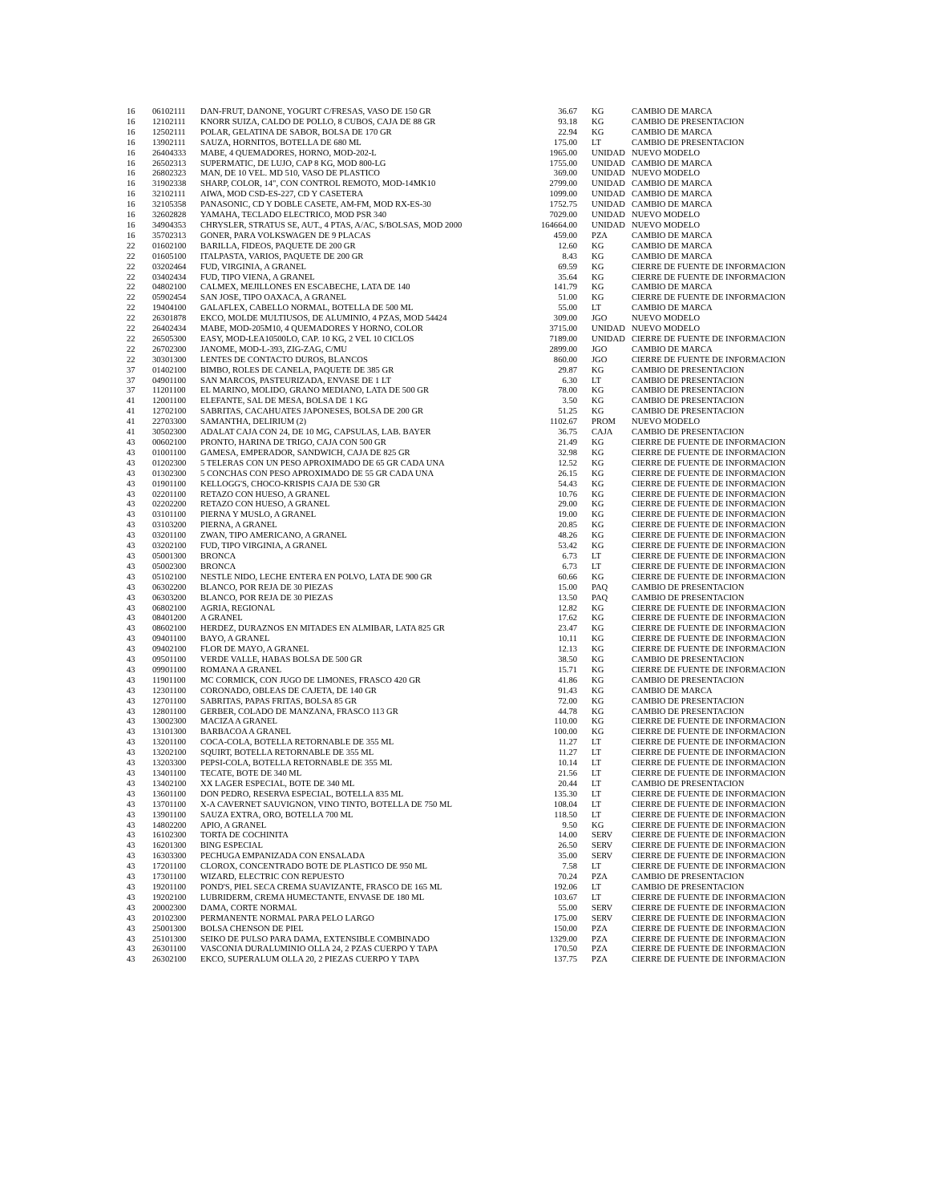| 16 | 06102111 | DAN-FRUT, DANONE, YOGURT C/FRESAS, VASO DE 150 GR | 36.67 | KG | CAMBIO DE MARCA |
| 16 | 12102111 | KNORR SUIZA, CALDO DE POLLO, 8 CUBOS, CAJA DE 88 GR | 93.18 | KG | CAMBIO DE PRESENTACION |
| 16 | 12502111 | POLAR, GELATINA DE SABOR, BOLSA DE 170 GR | 22.94 | KG | CAMBIO DE MARCA |
| 16 | 13902111 | SAUZA, HORNITOS, BOTELLA DE 680 ML | 175.00 | LT | CAMBIO DE PRESENTACION |
| 16 | 26404333 | MABE, 4 QUEMADORES, HORNO, MOD-202-L | 1965.00 | UNIDAD | NUEVO MODELO |
| 16 | 26502313 | SUPERMATIC, DE LUJO, CAP 8 KG, MOD 800-LG | 1755.00 | UNIDAD | CAMBIO DE MARCA |
| 16 | 26802323 | MAN, DE 10 VEL. MD 510, VASO DE PLASTICO | 369.00 | UNIDAD | NUEVO MODELO |
| 16 | 31902338 | SHARP, COLOR, 14", CON CONTROL REMOTO, MOD-14MK10 | 2799.00 | UNIDAD | CAMBIO DE MARCA |
| 16 | 32102111 | AIWA, MOD CSD-ES-227, CD Y CASETERA | 1099.00 | UNIDAD | CAMBIO DE MARCA |
| 16 | 32105358 | PANASONIC, CD Y DOBLE CASETE, AM-FM, MOD RX-ES-30 | 1752.75 | UNIDAD | CAMBIO DE MARCA |
| 16 | 32602828 | YAMAHA, TECLADO ELECTRICO, MOD PSR 340 | 7029.00 | UNIDAD | NUEVO MODELO |
| 16 | 34904353 | CHRYSLER, STRATUS SE, AUT., 4 PTAS, A/AC, S/BOLSAS, MOD 2000 | 164664.00 | UNIDAD | NUEVO MODELO |
| 16 | 35702313 | GONER, PARA VOLKSWAGEN DE 9 PLACAS | 459.00 | PZA | CAMBIO DE MARCA |
| 22 | 01602100 | BARILLA, FIDEOS, PAQUETE DE 200 GR | 12.60 | KG | CAMBIO DE MARCA |
| 22 | 01605100 | ITALPASTA, VARIOS, PAQUETE DE 200 GR | 8.43 | KG | CAMBIO DE MARCA |
| 22 | 03202464 | FUD, VIRGINIA, A GRANEL | 69.59 | KG | CIERRE DE FUENTE DE INFORMACION |
| 22 | 03402434 | FUD, TIPO VIENA, A GRANEL | 35.64 | KG | CIERRE DE FUENTE DE INFORMACION |
| 22 | 04802100 | CALMEX, MEJILLONES EN ESCABECHE, LATA DE 140 | 141.79 | KG | CAMBIO DE MARCA |
| 22 | 05902454 | SAN JOSE, TIPO OAXACA, A GRANEL | 51.00 | KG | CIERRE DE FUENTE DE INFORMACION |
| 22 | 19404100 | GALAFLEX, CABELLO NORMAL, BOTELLA DE 500 ML | 55.00 | LT | CAMBIO DE MARCA |
| 22 | 26301878 | EKCO, MOLDE MULTIUSOS, DE ALUMINIO, 4 PZAS, MOD 54424 | 309.00 | JGO | NUEVO MODELO |
| 22 | 26402434 | MABE, MOD-205M10, 4 QUEMADORES Y HORNO, COLOR | 3715.00 | UNIDAD | NUEVO MODELO |
| 22 | 26505300 | EASY, MOD-LEA10500LO, CAP. 10 KG, 2 VEL 10 CICLOS | 7189.00 | UNIDAD | CIERRE DE FUENTE DE INFORMACION |
| 22 | 26702300 | JANOME, MOD-L-393, ZIG-ZAG, C/MU | 2899.00 | JGO | CAMBIO DE MARCA |
| 22 | 30301300 | LENTES DE CONTACTO DUROS, BLANCOS | 860.00 | JGO | CIERRE DE FUENTE DE INFORMACION |
| 37 | 01402100 | BIMBO, ROLES DE CANELA, PAQUETE DE 385 GR | 29.87 | KG | CAMBIO DE PRESENTACION |
| 37 | 04901100 | SAN MARCOS, PASTEURIZADA, ENVASE DE 1 LT | 6.30 | LT | CAMBIO DE PRESENTACION |
| 37 | 11201100 | EL MARINO, MOLIDO, GRANO MEDIANO, LATA DE 500 GR | 78.00 | KG | CAMBIO DE PRESENTACION |
| 41 | 12001100 | ELEFANTE, SAL DE MESA, BOLSA DE 1 KG | 3.50 | KG | CAMBIO DE PRESENTACION |
| 41 | 12702100 | SABRITAS, CACAHUATES JAPONESES, BOLSA DE 200 GR | 51.25 | KG | CAMBIO DE PRESENTACION |
| 41 | 22703300 | SAMANTHA, DELIRIUM (2) | 1102.67 | PROM | NUEVO MODELO |
| 41 | 30502300 | ADALAT CAJA CON 24, DE 10 MG, CAPSULAS, LAB. BAYER | 36.75 | CAJA | CAMBIO DE PRESENTACION |
| 43 | 00602100 | PRONTO, HARINA DE TRIGO, CAJA CON 500 GR | 21.49 | KG | CIERRE DE FUENTE DE INFORMACION |
| 43 | 01001100 | GAMESA, EMPERADOR, SANDWICH, CAJA DE 825 GR | 32.98 | KG | CIERRE DE FUENTE DE INFORMACION |
| 43 | 01202300 | 5 TELERAS CON UN PESO APROXIMADO DE 65 GR CADA UNA | 12.52 | KG | CIERRE DE FUENTE DE INFORMACION |
| 43 | 01302300 | 5 CONCHAS CON PESO APROXIMADO DE 55 GR CADA UNA | 26.15 | KG | CIERRE DE FUENTE DE INFORMACION |
| 43 | 01901100 | KELLOGG'S, CHOCO-KRISPIS CAJA DE 530 GR | 54.43 | KG | CIERRE DE FUENTE DE INFORMACION |
| 43 | 02201100 | RETAZO CON HUESO, A GRANEL | 10.76 | KG | CIERRE DE FUENTE DE INFORMACION |
| 43 | 02202200 | RETAZO CON HUESO, A GRANEL | 29.00 | KG | CIERRE DE FUENTE DE INFORMACION |
| 43 | 03101100 | PIERNA Y MUSLO, A GRANEL | 19.00 | KG | CIERRE DE FUENTE DE INFORMACION |
| 43 | 03103200 | PIERNA, A GRANEL | 20.85 | KG | CIERRE DE FUENTE DE INFORMACION |
| 43 | 03201100 | ZWAN, TIPO AMERICANO, A GRANEL | 48.26 | KG | CIERRE DE FUENTE DE INFORMACION |
| 43 | 03202100 | FUD, TIPO VIRGINIA, A GRANEL | 53.42 | KG | CIERRE DE FUENTE DE INFORMACION |
| 43 | 05001300 | BRONCA | 6.73 | LT | CIERRE DE FUENTE DE INFORMACION |
| 43 | 05002300 | BRONCA | 6.73 | LT | CIERRE DE FUENTE DE INFORMACION |
| 43 | 05102100 | NESTLE NIDO, LECHE ENTERA EN POLVO, LATA DE 900 GR | 60.66 | KG | CIERRE DE FUENTE DE INFORMACION |
| 43 | 06302200 | BLANCO, POR REJA DE 30 PIEZAS | 15.00 | PAQ | CAMBIO DE PRESENTACION |
| 43 | 06303200 | BLANCO, POR REJA DE 30 PIEZAS | 13.50 | PAQ | CAMBIO DE PRESENTACION |
| 43 | 06802100 | AGRIA, REGIONAL | 12.82 | KG | CIERRE DE FUENTE DE INFORMACION |
| 43 | 08401200 | A GRANEL | 17.62 | KG | CIERRE DE FUENTE DE INFORMACION |
| 43 | 08602100 | HERDEZ, DURAZNOS EN MITADES EN ALMIBAR, LATA 825 GR | 23.47 | KG | CIERRE DE FUENTE DE INFORMACION |
| 43 | 09401100 | BAYO, A GRANEL | 10.11 | KG | CIERRE DE FUENTE DE INFORMACION |
| 43 | 09402100 | FLOR DE MAYO, A GRANEL | 12.13 | KG | CIERRE DE FUENTE DE INFORMACION |
| 43 | 09501100 | VERDE VALLE, HABAS BOLSA DE 500 GR | 38.50 | KG | CAMBIO DE PRESENTACION |
| 43 | 09901100 | ROMANA A GRANEL | 15.71 | KG | CIERRE DE FUENTE DE INFORMACION |
| 43 | 11901100 | MC CORMICK, CON JUGO DE LIMONES, FRASCO 420 GR | 41.86 | KG | CAMBIO DE PRESENTACION |
| 43 | 12301100 | CORONADO, OBLEAS DE CAJETA, DE 140 GR | 91.43 | KG | CAMBIO DE MARCA |
| 43 | 12701100 | SABRITAS, PAPAS FRITAS, BOLSA 85 GR | 72.00 | KG | CAMBIO DE PRESENTACION |
| 43 | 12801100 | GERBER, COLADO DE MANZANA, FRASCO 113 GR | 44.78 | KG | CAMBIO DE PRESENTACION |
| 43 | 13002300 | MACIZA A GRANEL | 110.00 | KG | CIERRE DE FUENTE DE INFORMACION |
| 43 | 13101300 | BARBACOA A GRANEL | 100.00 | KG | CIERRE DE FUENTE DE INFORMACION |
| 43 | 13201100 | COCA-COLA, BOTELLA RETORNABLE DE 355 ML | 11.27 | LT | CIERRE DE FUENTE DE INFORMACION |
| 43 | 13202100 | SQUIRT, BOTELLA RETORNABLE DE 355 ML | 11.27 | LT | CIERRE DE FUENTE DE INFORMACION |
| 43 | 13203300 | PEPSI-COLA, BOTELLA RETORNABLE DE 355 ML | 10.14 | LT | CIERRE DE FUENTE DE INFORMACION |
| 43 | 13401100 | TECATE, BOTE DE 340 ML | 21.56 | LT | CIERRE DE FUENTE DE INFORMACION |
| 43 | 13402100 | XX LAGER ESPECIAL, BOTE DE 340 ML | 20.44 | LT | CAMBIO DE PRESENTACION |
| 43 | 13601100 | DON PEDRO, RESERVA ESPECIAL, BOTELLA 835 ML | 135.30 | LT | CIERRE DE FUENTE DE INFORMACION |
| 43 | 13701100 | X-A CAVERNET SAUVIGNON, VINO TINTO, BOTELLA DE 750 ML | 108.04 | LT | CIERRE DE FUENTE DE INFORMACION |
| 43 | 13901100 | SAUZA EXTRA, ORO, BOTELLA 700 ML | 118.50 | LT | CIERRE DE FUENTE DE INFORMACION |
| 43 | 14802200 | APIO, A GRANEL | 9.50 | KG | CIERRE DE FUENTE DE INFORMACION |
| 43 | 16102300 | TORTA DE COCHINITA | 14.00 | SERV | CIERRE DE FUENTE DE INFORMACION |
| 43 | 16201300 | BING ESPECIAL | 26.50 | SERV | CIERRE DE FUENTE DE INFORMACION |
| 43 | 16303300 | PECHUGA EMPANIZADA CON ENSALADA | 35.00 | SERV | CIERRE DE FUENTE DE INFORMACION |
| 43 | 17201100 | CLOROX, CONCENTRADO BOTE DE PLASTICO DE 950 ML | 7.58 | LT | CIERRE DE FUENTE DE INFORMACION |
| 43 | 17301100 | WIZARD, ELECTRIC CON REPUESTO | 70.24 | PZA | CAMBIO DE PRESENTACION |
| 43 | 19201100 | POND'S, PIEL SECA CREMA SUAVIZANTE, FRASCO DE 165 ML | 192.06 | LT | CAMBIO DE PRESENTACION |
| 43 | 19202100 | LUBRIDERM, CREMA HUMECTANTE, ENVASE DE 180 ML | 103.67 | LT | CIERRE DE FUENTE DE INFORMACION |
| 43 | 20002300 | DAMA, CORTE NORMAL | 55.00 | SERV | CIERRE DE FUENTE DE INFORMACION |
| 43 | 20102300 | PERMANENTE NORMAL PARA PELO LARGO | 175.00 | SERV | CIERRE DE FUENTE DE INFORMACION |
| 43 | 25001300 | BOLSA CHENSON DE PIEL | 150.00 | PZA | CIERRE DE FUENTE DE INFORMACION |
| 43 | 25101300 | SEIKO DE PULSO PARA DAMA, EXTENSIBLE COMBINADO | 1329.00 | PZA | CIERRE DE FUENTE DE INFORMACION |
| 43 | 26301100 | VASCONIA DURALUMINIO OLLA 24, 2 PZAS CUERPO Y TAPA | 170.50 | PZA | CIERRE DE FUENTE DE INFORMACION |
| 43 | 26302100 | EKCO, SUPERALUM OLLA 20, 2 PIEZAS CUERPO Y TAPA | 137.75 | PZA | CIERRE DE FUENTE DE INFORMACION |